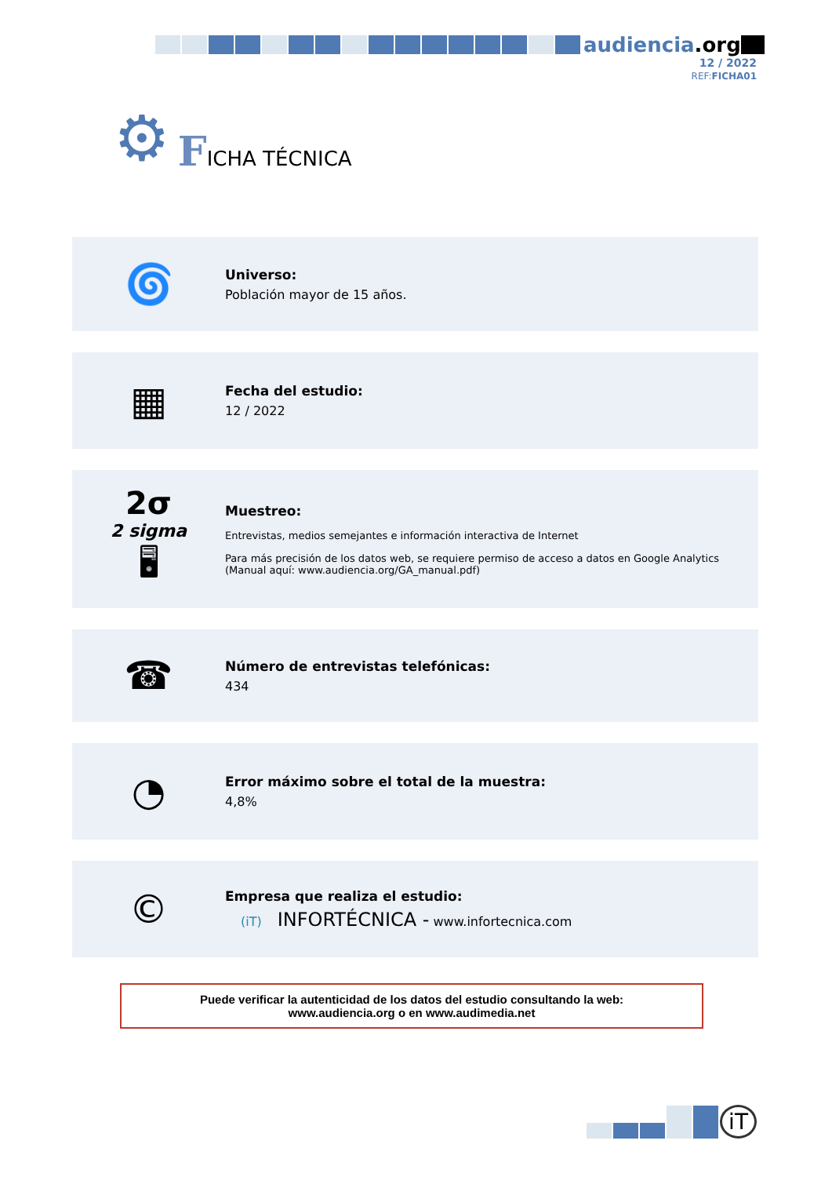audiencia.org
12 / 2022
REF:FICHA01
⚙
FICHA TÉCNICA
🌀
Universo:
Población mayor de 15 años.
▦
Fecha del estudio:
12 / 2022
2σ
2 sigma
🖥
Muestreo:
Entrevistas, medios semejantes e información interactiva de Internet
Para más precisión de los datos web, se requiere permiso de acceso a datos en Google Analytics
(Manual aquí: www.audiencia.org/GA_manual.pdf)
☎
Número de entrevistas telefónicas:
434
◔
Error máximo sobre el total de la muestra:
4,8%
©
Empresa que realiza el estudio:
(iT) INFORTÉCNICA - www.infortecnica.com
Puede verificar la autenticidad de los datos del estudio consultando la web:
www.audiencia.org o en www.audimedia.net
iT